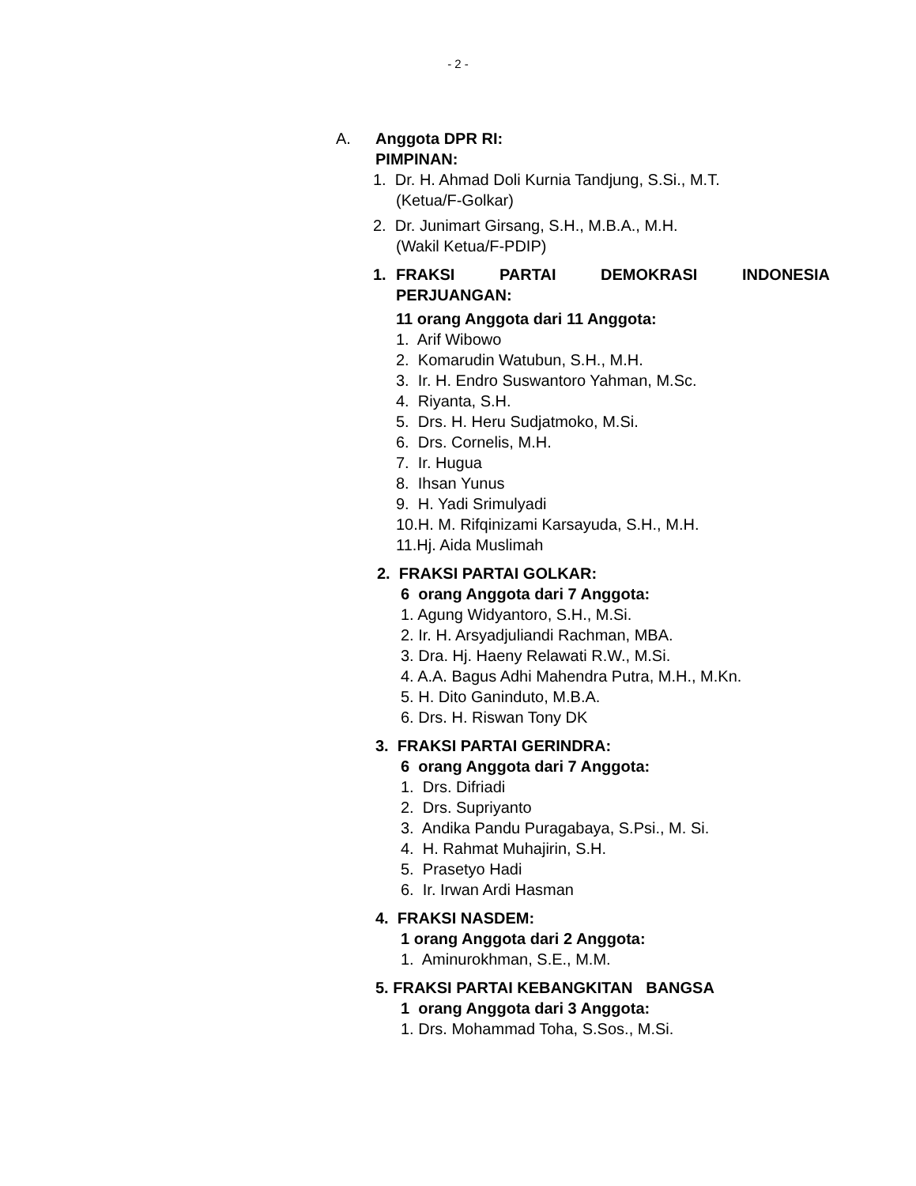- 2 -
A. Anggota DPR RI:
PIMPINAN:
1. Dr. H. Ahmad Doli Kurnia Tandjung, S.Si., M.T.
(Ketua/F-Golkar)
2. Dr. Junimart Girsang, S.H., M.B.A., M.H.
(Wakil Ketua/F-PDIP)
1. FRAKSI PARTAI DEMOKRASI INDONESIA PERJUANGAN:
11 orang Anggota dari 11 Anggota:
1. Arif Wibowo
2. Komarudin Watubun, S.H., M.H.
3. Ir. H. Endro Suswantoro Yahman, M.Sc.
4. Riyanta, S.H.
5. Drs. H. Heru Sudjatmoko, M.Si.
6. Drs. Cornelis, M.H.
7. Ir. Hugua
8. Ihsan Yunus
9. H. Yadi Srimulyadi
10.H. M. Rifqinizami Karsayuda, S.H., M.H.
11.Hj. Aida Muslimah
2. FRAKSI PARTAI GOLKAR:
6 orang Anggota dari 7 Anggota:
1. Agung Widyantoro, S.H., M.Si.
2. Ir. H. Arsyadjuliandi Rachman, MBA.
3. Dra. Hj. Haeny Relawati R.W., M.Si.
4. A.A. Bagus Adhi Mahendra Putra, M.H., M.Kn.
5. H. Dito Ganinduto, M.B.A.
6. Drs. H. Riswan Tony DK
3. FRAKSI PARTAI GERINDRA:
6 orang Anggota dari 7 Anggota:
1. Drs. Difriadi
2. Drs. Supriyanto
3. Andika Pandu Puragabaya, S.Psi., M. Si.
4. H. Rahmat Muhajirin, S.H.
5. Prasetyo Hadi
6. Ir. Irwan Ardi Hasman
4. FRAKSI NASDEM:
1 orang Anggota dari 2 Anggota:
1. Aminurokhman, S.E., M.M.
5. FRAKSI PARTAI KEBANGKITAN BANGSA
1 orang Anggota dari 3 Anggota:
1. Drs. Mohammad Toha, S.Sos., M.Si.